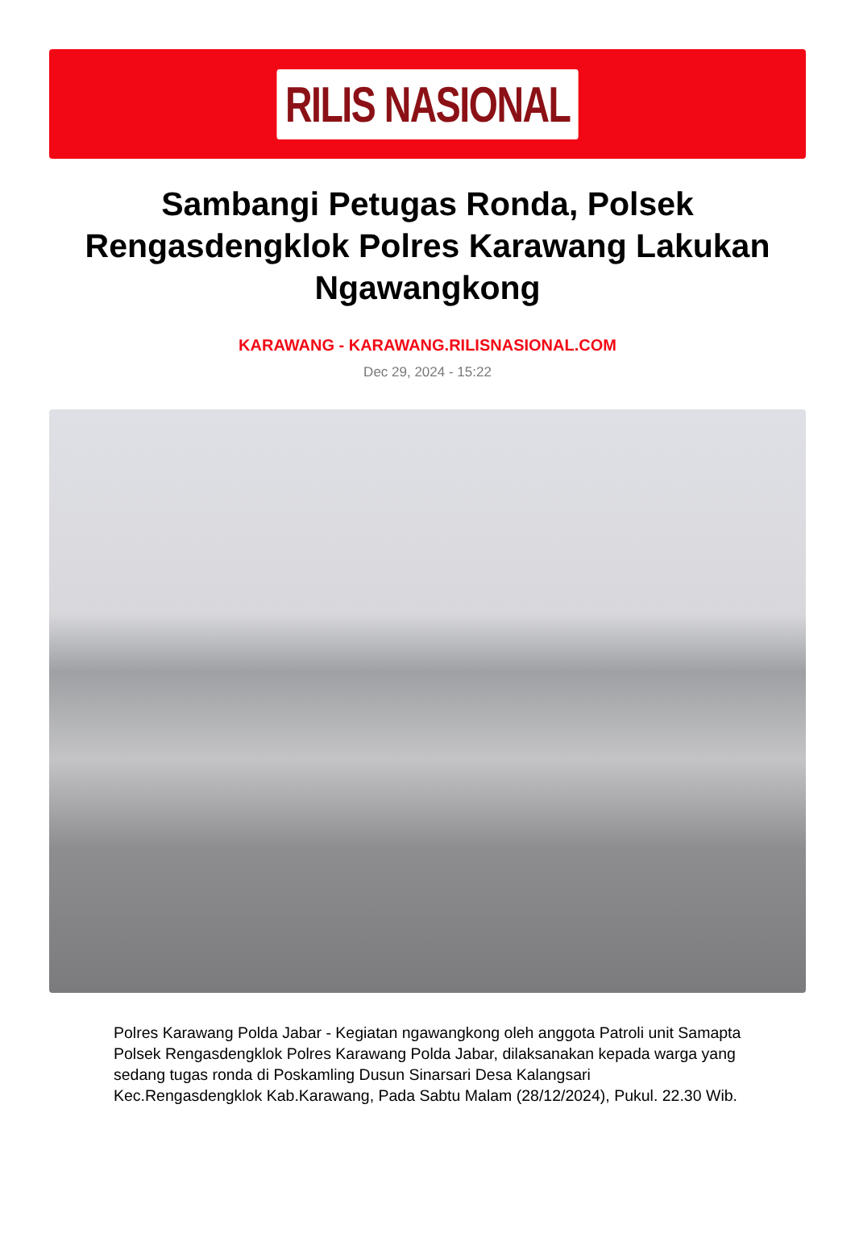RILIS NASIONAL
Sambangi Petugas Ronda, Polsek Rengasdengklok Polres Karawang Lakukan Ngawangkong
KARAWANG - KARAWANG.RILISNASIONAL.COM
Dec 29, 2024 - 15:22
Polres Karawang Polda Jabar - Kegiatan ngawangkong oleh anggota Patroli unit Samapta Polsek Rengasdengklok Polres Karawang Polda Jabar, dilaksanakan kepada warga yang sedang tugas ronda di Poskamling Dusun Sinarsari Desa Kalangsari Kec.Rengasdengklok Kab.Karawang, Pada Sabtu Malam (28/12/2024), Pukul. 22.30 Wib.